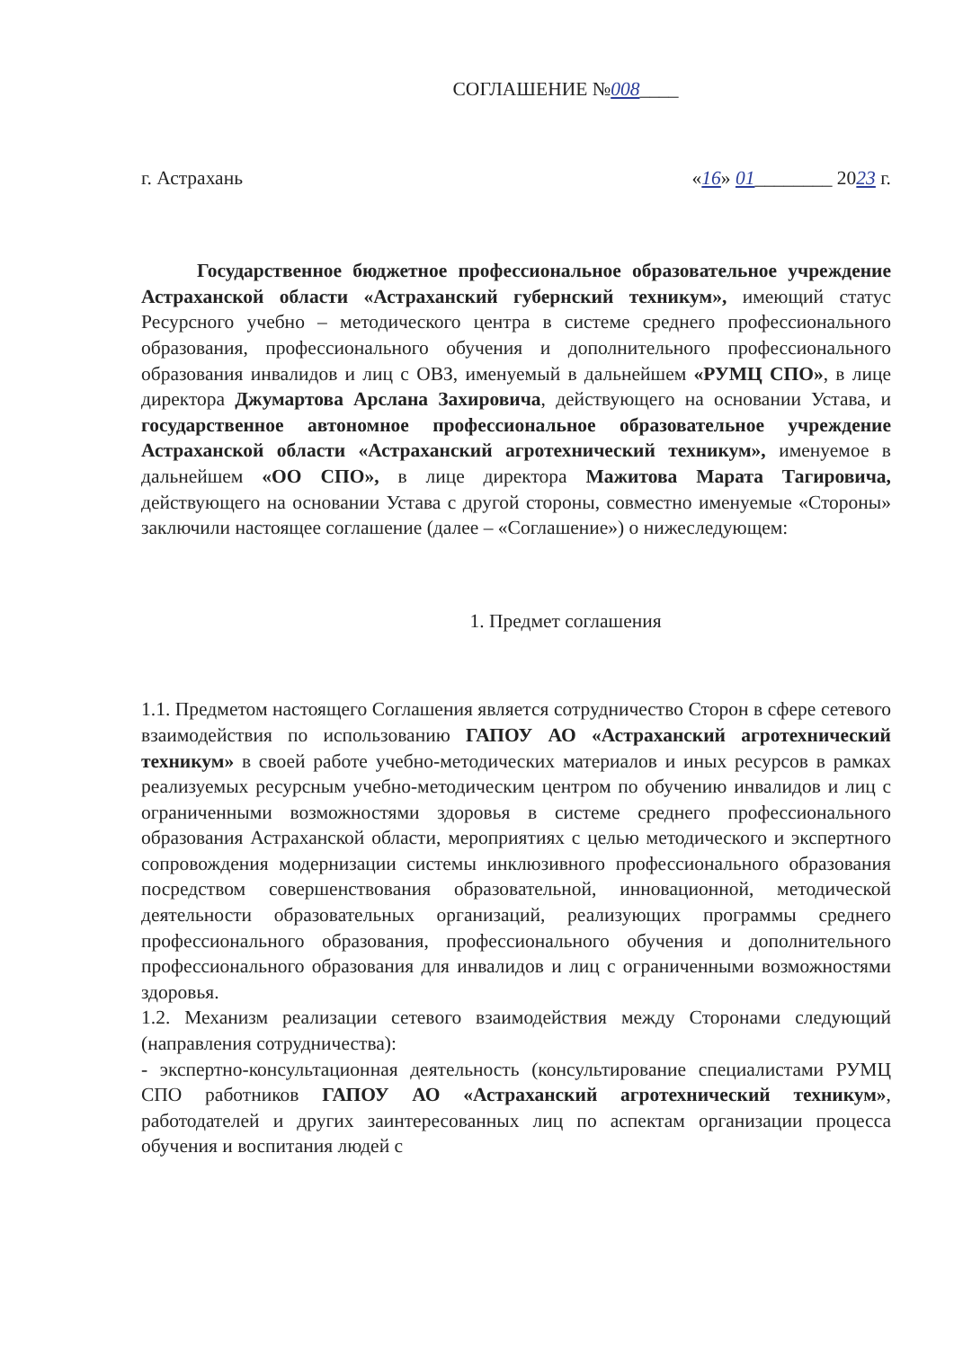СОГЛАШЕНИЕ №008____
г. Астрахань «16» 01________ 2023 г.
Государственное бюджетное профессиональное образовательное учреждение Астраханской области «Астраханский губернский техникум», имеющий статус Ресурсного учебно – методического центра в системе среднего профессионального образования, профессионального обучения и дополнительного профессионального образования инвалидов и лиц с ОВЗ, именуемый в дальнейшем «РУМЦ СПО», в лице директора Джумартова Арслана Захировича, действующего на основании Устава, и государственное автономное профессиональное образовательное учреждение Астраханской области «Астраханский агротехнический техникум», именуемое в дальнейшем «ОО СПО», в лице директора Мажитова Марата Тагировича, действующего на основании Устава с другой стороны, совместно именуемые «Стороны» заключили настоящее соглашение (далее – «Соглашение») о нижеследующем:
1. Предмет соглашения
1.1. Предметом настоящего Соглашения является сотрудничество Сторон в сфере сетевого взаимодействия по использованию ГАПОУ АО «Астраханский агротехнический техникум» в своей работе учебно-методических материалов и иных ресурсов в рамках реализуемых ресурсным учебно-методическим центром по обучению инвалидов и лиц с ограниченными возможностями здоровья в системе среднего профессионального образования Астраханской области, мероприятиях с целью методического и экспертного сопровождения модернизации системы инклюзивного профессионального образования посредством совершенствования образовательной, инновационной, методической деятельности образовательных организаций, реализующих программы среднего профессионального образования, профессионального обучения и дополнительного профессионального образования для инвалидов и лиц с ограниченными возможностями здоровья.
1.2. Механизм реализации сетевого взаимодействия между Сторонами следующий (направления сотрудничества):
- экспертно-консультационная деятельность (консультирование специалистами РУМЦ СПО работников ГАПОУ АО «Астраханский агротехнический техникум», работодателей и других заинтересованных лиц по аспектам организации процесса обучения и воспитания людей с